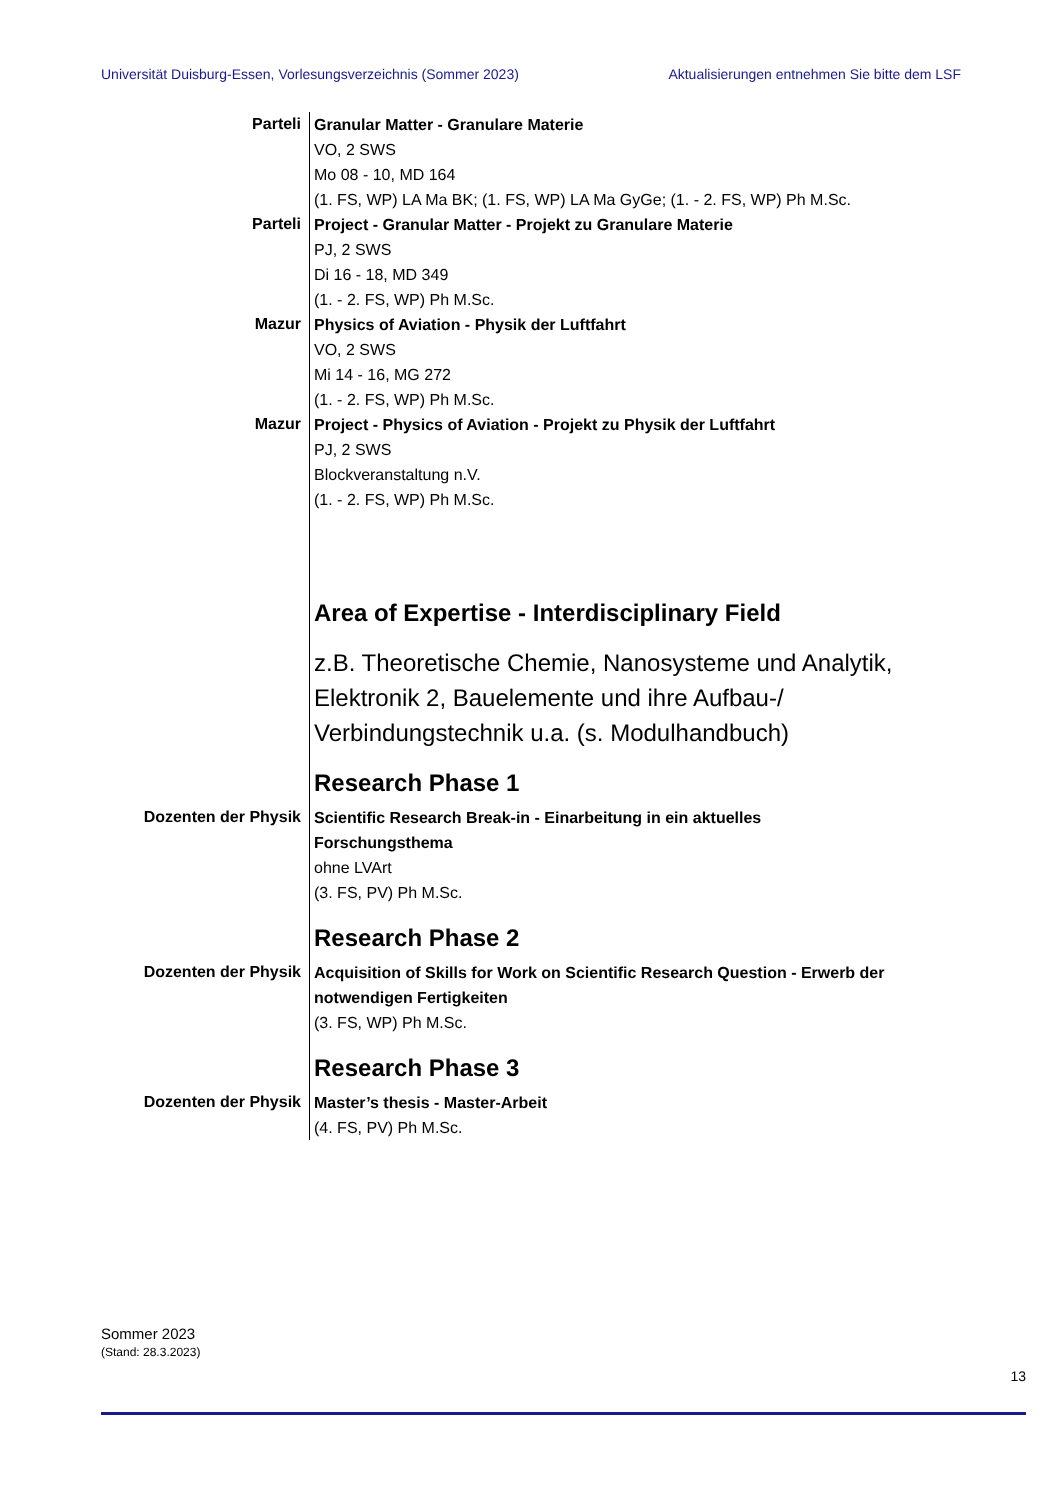Universität Duisburg-Essen, Vorlesungsverzeichnis (Sommer 2023) Aktualisierungen entnehmen Sie bitte dem LSF
Parteli
Granular Matter - Granulare Materie
VO, 2 SWS
Mo 08 - 10, MD 164
(1. FS, WP) LA Ma BK; (1. FS, WP) LA Ma GyGe; (1. - 2. FS, WP) Ph M.Sc.
Parteli
Project - Granular Matter - Projekt zu Granulare Materie
PJ, 2 SWS
Di 16 - 18, MD 349
(1. - 2. FS, WP) Ph M.Sc.
Mazur
Physics of Aviation - Physik der Luftfahrt
VO, 2 SWS
Mi 14 - 16, MG 272
(1. - 2. FS, WP) Ph M.Sc.
Mazur
Project - Physics of Aviation - Projekt zu Physik der Luftfahrt
PJ, 2 SWS
Blockveranstaltung n.V.
(1. - 2. FS, WP) Ph M.Sc.
Area of Expertise - Interdisciplinary Field
z.B. Theoretische Chemie, Nanosysteme und Analytik, Elektronik 2, Bauelemente und ihre Aufbau-/ Verbindungstechnik u.a. (s. Modulhandbuch)
Research Phase 1
Dozenten der Physik
Scientific Research Break-in - Einarbeitung in ein aktuelles Forschungsthema
ohne LVArt
(3. FS, PV) Ph M.Sc.
Research Phase 2
Dozenten der Physik
Acquisition of Skills for Work on Scientific Research Question - Erwerb der notwendigen Fertigkeiten
(3. FS, WP) Ph M.Sc.
Research Phase 3
Dozenten der Physik
Master’s thesis - Master-Arbeit
(4. FS, PV) Ph M.Sc.
Sommer 2023
(Stand: 28.3.2023)
13